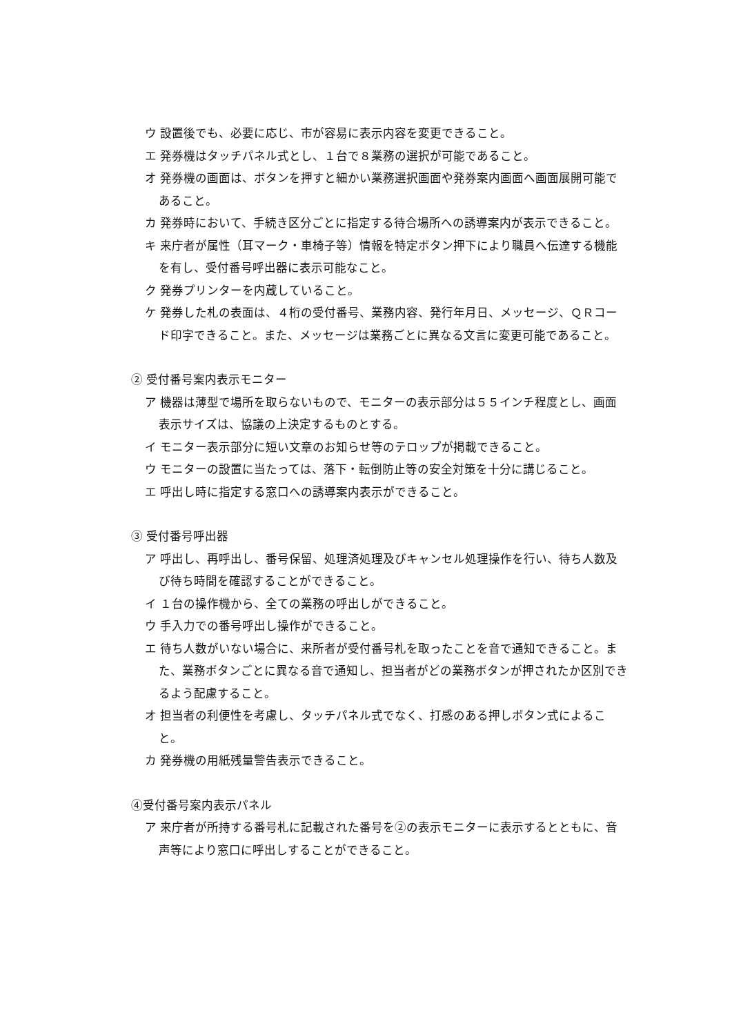ウ 設置後でも、必要に応じ、市が容易に表示内容を変更できること。
エ 発券機はタッチパネル式とし、１台で８業務の選択が可能であること。
オ 発券機の画面は、ボタンを押すと細かい業務選択画面や発券案内画面へ画面展開可能であること。
カ 発券時において、手続き区分ごとに指定する待合場所への誘導案内が表示できること。
キ 来庁者が属性（耳マーク・車椅子等）情報を特定ボタン押下により職員へ伝達する機能を有し、受付番号呼出器に表示可能なこと。
ク 発券プリンターを内蔵していること。
ケ 発券した札の表面は、４桁の受付番号、業務内容、発行年月日、メッセージ、ＱＲコード印字できること。また、メッセージは業務ごとに異なる文言に変更可能であること。
② 受付番号案内表示モニター
ア 機器は薄型で場所を取らないもので、モニターの表示部分は５５インチ程度とし、画面表示サイズは、協議の上決定するものとする。
イ モニター表示部分に短い文章のお知らせ等のテロップが掲載できること。
ウ モニターの設置に当たっては、落下・転倒防止等の安全対策を十分に講じること。
エ 呼出し時に指定する窓口への誘導案内表示ができること。
③ 受付番号呼出器
ア 呼出し、再呼出し、番号保留、処理済処理及びキャンセル処理操作を行い、待ち人数及び待ち時間を確認することができること。
イ １台の操作機から、全ての業務の呼出しができること。
ウ 手入力での番号呼出し操作ができること。
エ 待ち人数がいない場合に、来所者が受付番号札を取ったことを音で通知できること。また、業務ボタンごとに異なる音で通知し、担当者がどの業務ボタンが押されたか区別できるよう配慮すること。
オ 担当者の利便性を考慮し、タッチパネル式でなく、打感のある押しボタン式によること。
カ 発券機の用紙残量警告表示できること。
④受付番号案内表示パネル
ア 来庁者が所持する番号札に記載された番号を②の表示モニターに表示するとともに、音声等により窓口に呼出しすることができること。